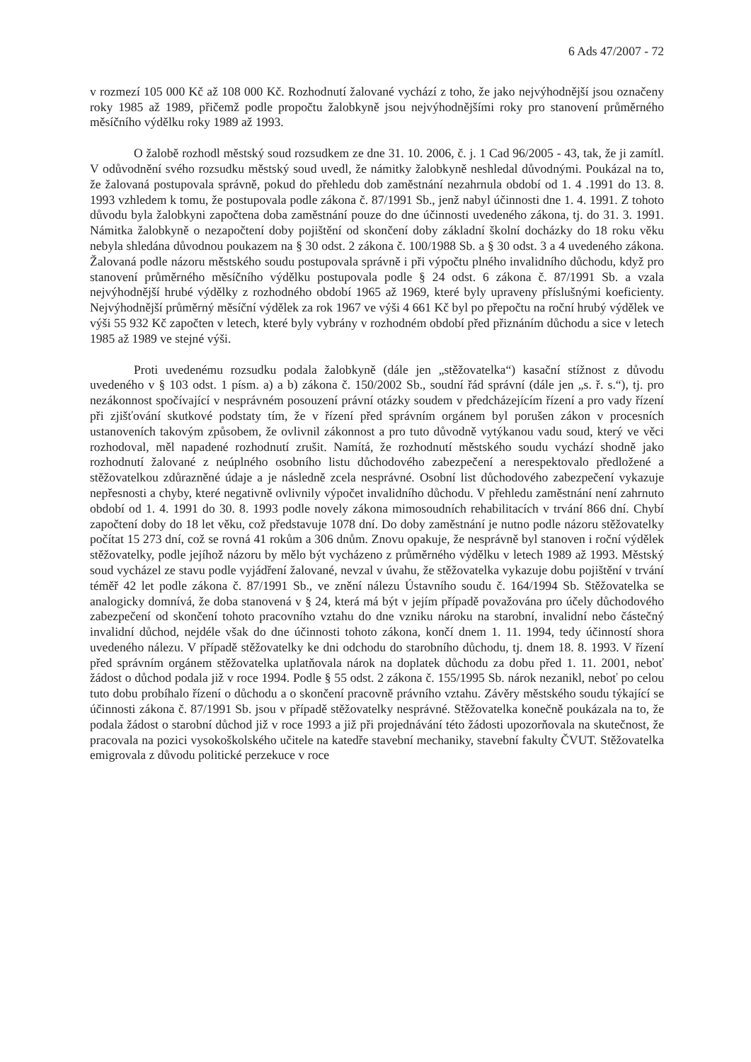6 Ads 47/2007 - 72
v rozmezí 105 000 Kč až 108 000 Kč. Rozhodnutí žalované vychází z toho, že jako nejvýhodnější jsou označeny roky 1985 až 1989, přičemž podle propočtu žalobkyně jsou nejvýhodnějšími roky pro stanovení průměrného měsíčního výdělku roky 1989 až 1993.
O žalobě rozhodl městský soud rozsudkem ze dne 31. 10. 2006, č. j. 1 Cad 96/2005 - 43, tak, že ji zamítl. V odůvodnění svého rozsudku městský soud uvedl, že námitky žalobkyně neshledal důvodnými. Poukázal na to, že žalovaná postupovala správně, pokud do přehledu dob zaměstnání nezahrnula období od 1. 4 .1991 do 13. 8. 1993 vzhledem k tomu, že postupovala podle zákona č. 87/1991 Sb., jenž nabyl účinnosti dne 1. 4. 1991. Z tohoto důvodu byla žalobkyni započtena doba zaměstnání pouze do dne účinnosti uvedeného zákona, tj. do 31. 3. 1991. Námitka žalobkyně o nezapočtení doby pojištění od skončení doby základní školní docházky do 18 roku věku nebyla shledána důvodnou poukazem na § 30 odst. 2 zákona č. 100/1988 Sb. a § 30 odst. 3 a 4 uvedeného zákona. Žalovaná podle názoru městského soudu postupovala správně i při výpočtu plného invalidního důchodu, když pro stanovení průměrného měsíčního výdělku postupovala podle § 24 odst. 6 zákona č. 87/1991 Sb. a vzala nejvýhodnější hrubé výdělky z rozhodného období 1965 až 1969, které byly upraveny příslušnými koeficienty. Nejvýhodnější průměrný měsíční výdělek za rok 1967 ve výši 4 661 Kč byl po přepočtu na roční hrubý výdělek ve výši 55 932 Kč započten v letech, které byly vybrány v rozhodném období před přiznáním důchodu a sice v letech 1985 až 1989 ve stejné výši.
Proti uvedenému rozsudku podala žalobkyně (dále jen „stěžovatelka“) kasační stížnost z důvodu uvedeného v § 103 odst. 1 písm. a) a b) zákona č. 150/2002 Sb., soudní řád správní (dále jen „s. ř. s.“), tj. pro nezákonnost spočívající v nesprávném posouzení právní otázky soudem v předcházejícím řízení a pro vady řízení při zjišťování skutkové podstaty tím, že v řízení před správním orgánem byl porušen zákon v procesních ustanoveních takovým způsobem, že ovlivnil zákonnost a pro tuto důvodně vytýkanou vadu soud, který ve věci rozhodoval, měl napadené rozhodnutí zrušit. Namítá, že rozhodnutí městského soudu vychází shodně jako rozhodnutí žalované z neúplného osobního listu důchodového zabezpečení a nerespektovalo předložené a stěžovatelkou zdůrazněné údaje a je následně zcela nesprávné. Osobní list důchodového zabezpečení vykazuje nepřesnosti a chyby, které negativně ovlivnily výpočet invalidního důchodu. V přehledu zaměstnání není zahrnuto období od 1. 4. 1991 do 30. 8. 1993 podle novely zákona mimosoudních rehabilitacích v trvání 866 dní. Chybí započtení doby do 18 let věku, což představuje 1078 dní. Do doby zaměstnání je nutno podle názoru stěžovatelky počítat 15 273 dní, což se rovná 41 rokům a 306 dnům. Znovu opakuje, že nesprávně byl stanoven i roční výdělek stěžovatelky, podle jejíhož názoru by mělo být vycházeno z průměrného výdělku v letech 1989 až 1993. Městský soud vycházel ze stavu podle vyjádření žalované, nevzal v úvahu, že stěžovatelka vykazuje dobu pojištění v trvání téměř 42 let podle zákona č. 87/1991 Sb., ve znění nálezu Ústavního soudu č. 164/1994 Sb. Stěžovatelka se analogicky domnívá, že doba stanovená v § 24, která má být v jejím případě považována pro účely důchodového zabezpečení od skončení tohoto pracovního vztahu do dne vzniku nároku na starobní, invalidní nebo částečný invalidní důchod, nejdéle však do dne účinnosti tohoto zákona, končí dnem 1. 11. 1994, tedy účinností shora uvedeného nálezu. V případě stěžovatelky ke dni odchodu do starobního důchodu, tj. dnem 18. 8. 1993. V řízení před správním orgánem stěžovatelka uplatňovala nárok na doplatek důchodu za dobu před 1. 11. 2001, neboť žádost o důchod podala již v roce 1994. Podle § 55 odst. 2 zákona č. 155/1995 Sb. nárok nezanikl, neboť po celou tuto dobu probíhalo řízení o důchodu a o skončení pracovně právního vztahu. Závěry městského soudu týkající se účinnosti zákona č. 87/1991 Sb. jsou v případě stěžovatelky nesprávné. Stěžovatelka konečně poukázala na to, že podala žádost o starobní důchod již v roce 1993 a již při projednávání této žádosti upozorňovala na skutečnost, že pracovala na pozici vysokoškolského učitele na katedře stavební mechaniky, stavební fakulty ČVUT. Stěžovatelka emigrovala z důvodu politické perzekuce v roce